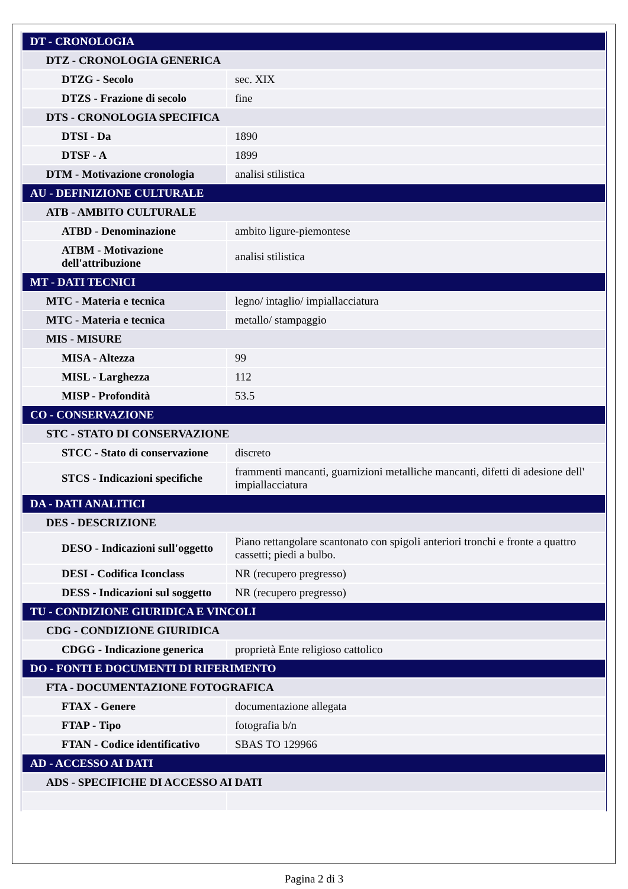| DT - CRONOLOGIA | |
| DTZ - CRONOLOGIA GENERICA | |
| DTZG - Secolo | sec. XIX |
| DTZS - Frazione di secolo | fine |
| DTS - CRONOLOGIA SPECIFICA | |
| DTSI - Da | 1890 |
| DTSF - A | 1899 |
| DTM - Motivazione cronologia | analisi stilistica |
| AU - DEFINIZIONE CULTURALE | |
| ATB - AMBITO CULTURALE | |
| ATBD - Denominazione | ambito ligure-piemontese |
| ATBM - Motivazione dell'attribuzione | analisi stilistica |
| MT - DATI TECNICI | |
| MTC - Materia e tecnica | legno/ intaglio/ impiallacciatura |
| MTC - Materia e tecnica | metallo/ stampaggio |
| MIS - MISURE | |
| MISA - Altezza | 99 |
| MISL - Larghezza | 112 |
| MISP - Profondità | 53.5 |
| CO - CONSERVAZIONE | |
| STC - STATO DI CONSERVAZIONE | |
| STCC - Stato di conservazione | discreto |
| STCS - Indicazioni specifiche | frammenti mancanti, guarnizioni metalliche mancanti, difetti di adesione dell' impiallacciatura |
| DA - DATI ANALITICI | |
| DES - DESCRIZIONE | |
| DESO - Indicazioni sull'oggetto | Piano rettangolare scantonato con spigoli anteriori tronchi e fronte a quattro cassetti; piedi a bulbo. |
| DESI - Codifica Iconclass | NR (recupero pregresso) |
| DESS - Indicazioni sul soggetto | NR (recupero pregresso) |
| TU - CONDIZIONE GIURIDICA E VINCOLI | |
| CDG - CONDIZIONE GIURIDICA | |
| CDGG - Indicazione generica | proprietà Ente religioso cattolico |
| DO - FONTI E DOCUMENTI DI RIFERIMENTO | |
| FTA - DOCUMENTAZIONE FOTOGRAFICA | |
| FTAX - Genere | documentazione allegata |
| FTAP - Tipo | fotografia b/n |
| FTAN - Codice identificativo | SBAS TO 129966 |
| AD - ACCESSO AI DATI | |
| ADS - SPECIFICHE DI ACCESSO AI DATI | |
Pagina 2 di 3